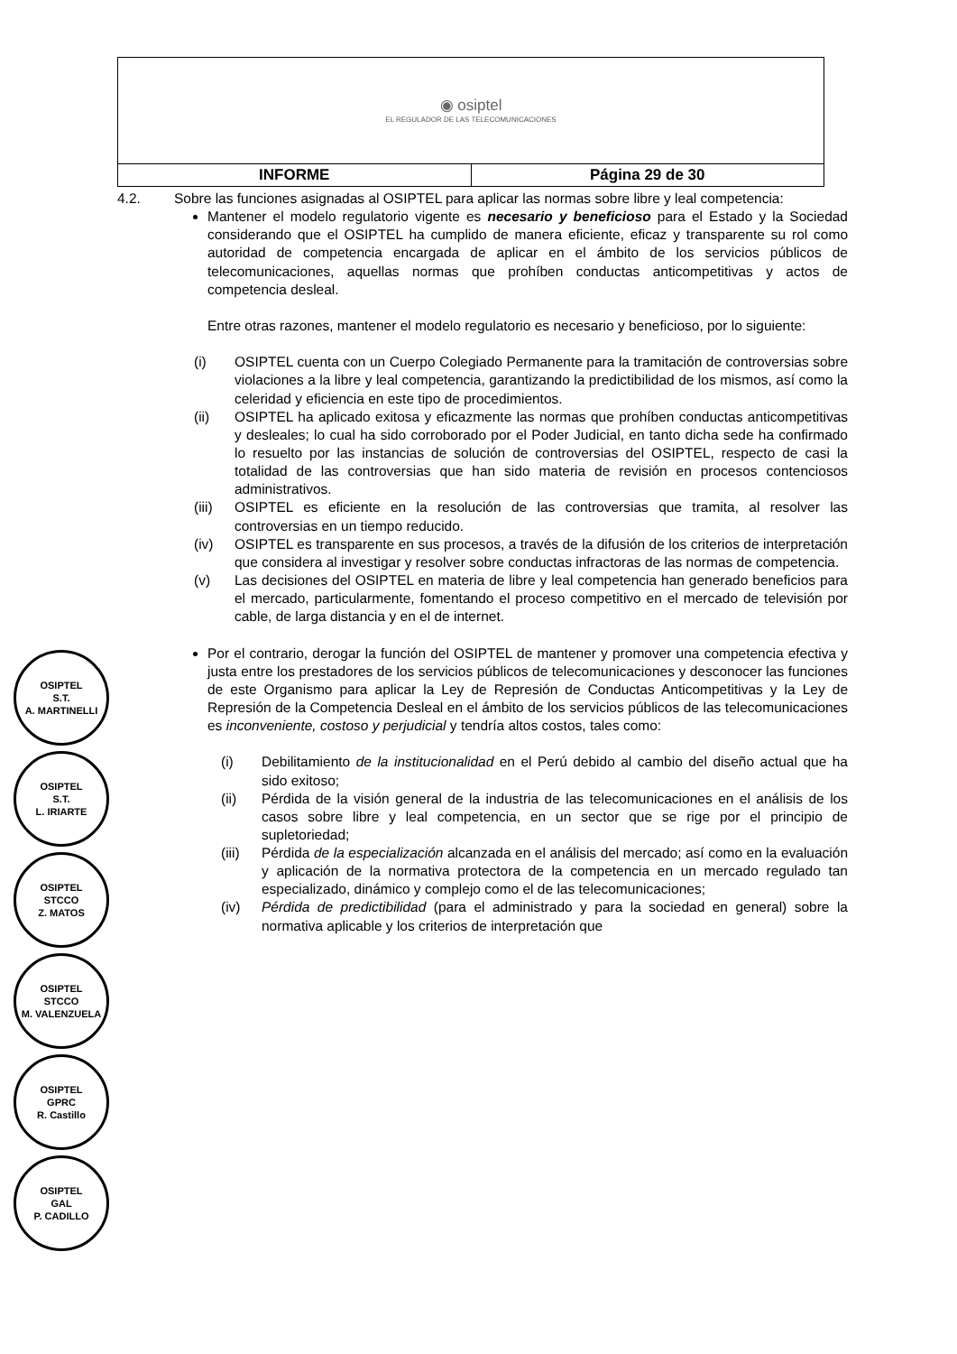| ◉ osiptel EL REGULADOR DE LAS TELECOMUNICACIONES | |
| INFORME | Página 29 de 30 |
4.2. Sobre las funciones asignadas al OSIPTEL para aplicar las normas sobre libre y leal competencia:
Mantener el modelo regulatorio vigente es necesario y beneficioso para el Estado y la Sociedad considerando que el OSIPTEL ha cumplido de manera eficiente, eficaz y transparente su rol como autoridad de competencia encargada de aplicar en el ámbito de los servicios públicos de telecomunicaciones, aquellas normas que prohíben conductas anticompetitivas y actos de competencia desleal.
Entre otras razones, mantener el modelo regulatorio es necesario y beneficioso, por lo siguiente:
(i) OSIPTEL cuenta con un Cuerpo Colegiado Permanente para la tramitación de controversias sobre violaciones a la libre y leal competencia, garantizando la predictibilidad de los mismos, así como la celeridad y eficiencia en este tipo de procedimientos.
(ii) OSIPTEL ha aplicado exitosa y eficazmente las normas que prohíben conductas anticompetitivas y desleales; lo cual ha sido corroborado por el Poder Judicial, en tanto dicha sede ha confirmado lo resuelto por las instancias de solución de controversias del OSIPTEL, respecto de casi la totalidad de las controversias que han sido materia de revisión en procesos contenciosos administrativos.
(iii)
OSIPTEL es eficiente en la resolución de las controversias que tramita, al resolver las controversias en un tiempo reducido.
(iv) OSIPTEL es transparente en sus procesos, a través de la difusión de los criterios de interpretación que considera al investigar y resolver sobre conductas infractoras de las normas de competencia.
(v) Las decisiones del OSIPTEL en materia de libre y leal competencia han generado beneficios para el mercado, particularmente, fomentando el proceso competitivo en el mercado de televisión por cable, de larga distancia y en el de internet.
Por el contrario, derogar la función del OSIPTEL de mantener y promover una competencia efectiva y justa entre los prestadores de los servicios públicos de telecomunicaciones y desconocer las funciones de este Organismo para aplicar la Ley de Represión de Conductas Anticompetitivas y la Ley de Represión de la Competencia Desleal en el ámbito de los servicios públicos de las telecomunicaciones es inconveniente, costoso y perjudicial y tendría altos costos, tales como:
(i) Debilitamiento de la institucionalidad en el Perú debido al cambio del diseño actual que ha sido exitoso;
(ii) Pérdida de la visión general de la industria de las telecomunicaciones en el análisis de los casos sobre libre y leal competencia, en un sector que se rige por el principio de supletoriedad;
(iii)
Pérdida de la especialización alcanzada en el análisis del mercado; así como en la evaluación y aplicación de la normativa protectora de la competencia en un mercado regulado tan especializado, dinámico y complejo como el de las telecomunicaciones;
(iv) Pérdida de predictibilidad (para el administrado y para la sociedad en general) sobre la normativa aplicable y los criterios de interpretación que
OSIPTEL
S.T.
A. MARTINELLI
OSIPTEL
S.T.
L. IRIARTE
OSIPTEL
STCCO
Z. MATOS
OSIPTEL
STCCO
M. VALENZUELA
OSIPTEL
GPRC
R. Castillo
OSIPTEL
GAL
P. CADILLO